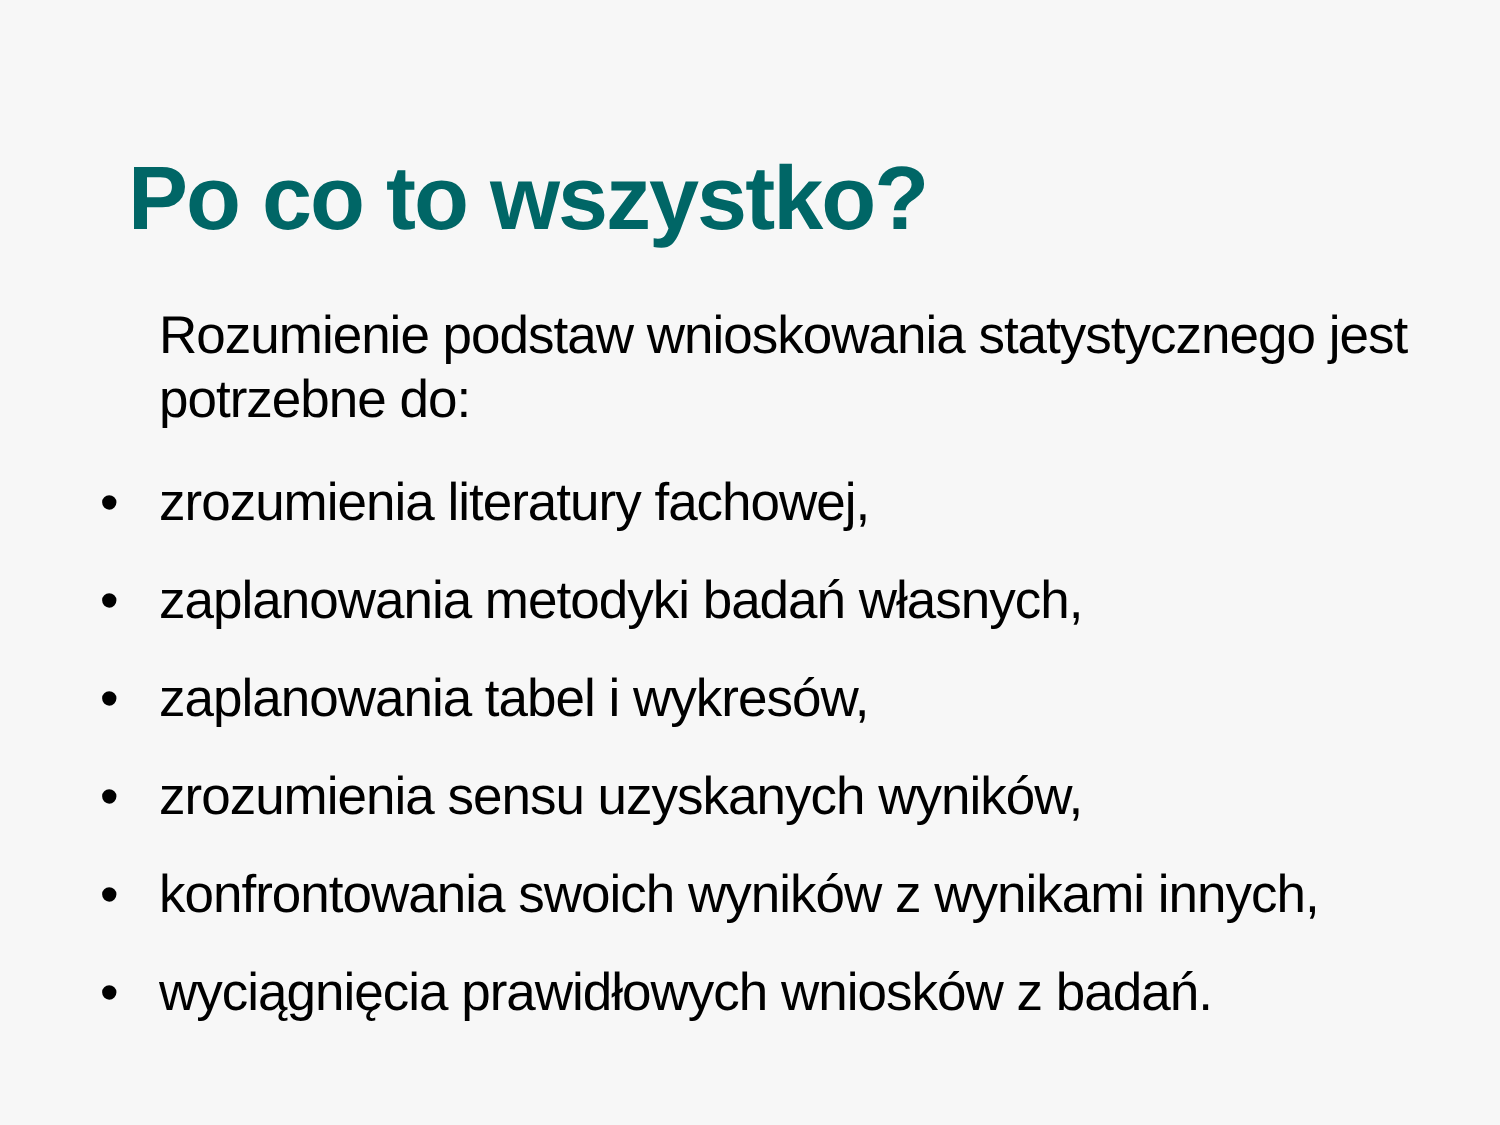Po co to wszystko?
Rozumienie podstaw wnioskowania statystycznego jest potrzebne do:
• zrozumienia literatury fachowej,
• zaplanowania metodyki badań własnych,
• zaplanowania tabel i wykresów,
• zrozumienia sensu uzyskanych wyników,
• konfrontowania swoich wyników z wynikami innych,
• wyciągnięcia prawidłowych wniosków z badań.